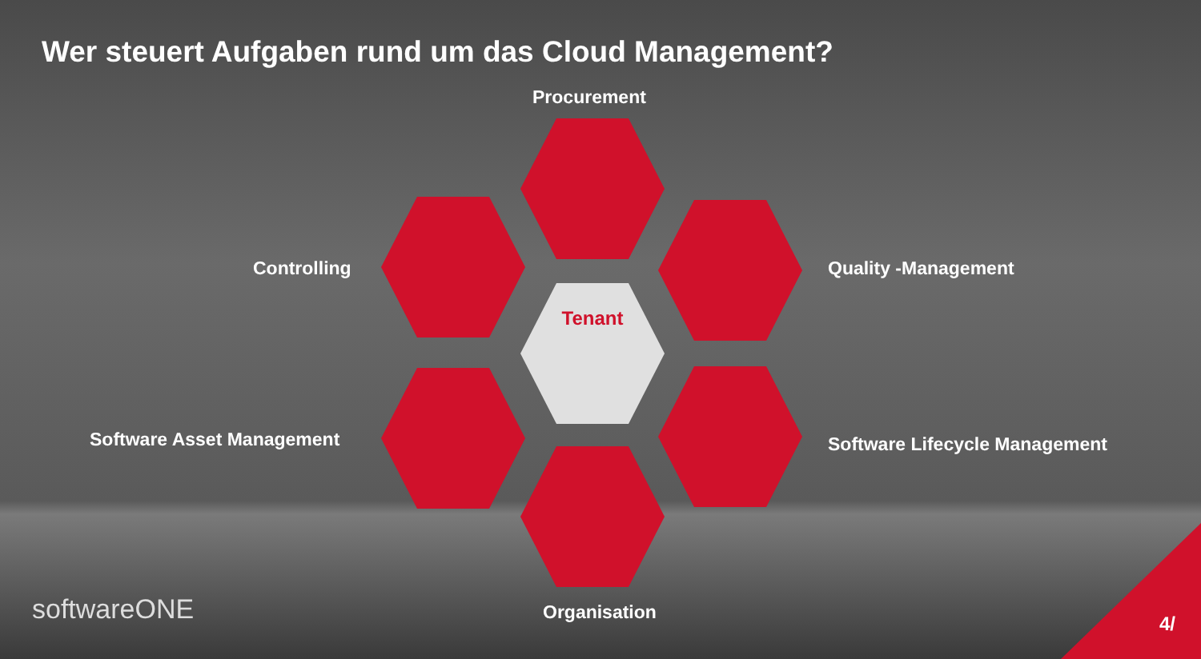Wer steuert Aufgaben rund um das Cloud Management?
Procurement
Controlling Quality -Management
Software Asset Management Software Lifecycle Management
Organisation
Tenant
softwareONE 4/